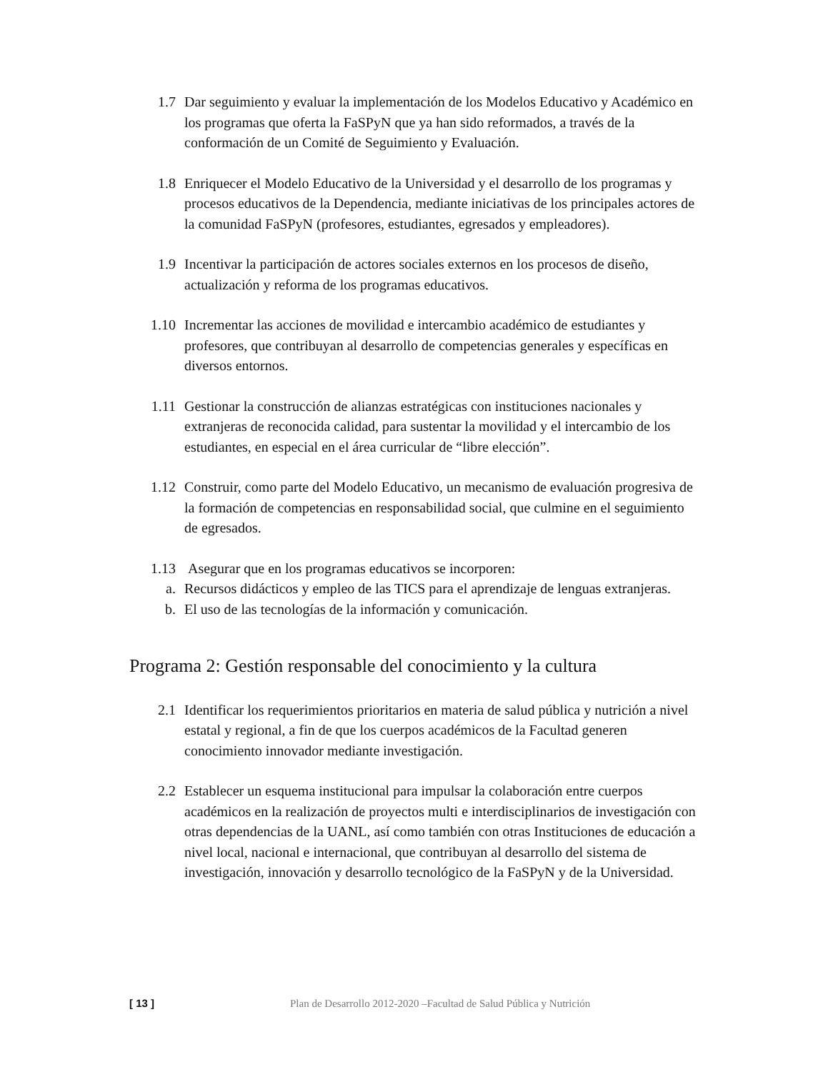1.7 Dar seguimiento y evaluar la implementación de los Modelos Educativo y Académico en los programas que oferta la FaSPyN que ya han sido reformados, a través de la conformación de un Comité de Seguimiento y Evaluación.
1.8 Enriquecer el Modelo Educativo de la Universidad y el desarrollo de los programas y procesos educativos de la Dependencia, mediante iniciativas de los principales actores de la comunidad FaSPyN (profesores, estudiantes, egresados y empleadores).
1.9 Incentivar la participación de actores sociales externos en los procesos de diseño, actualización y reforma de los programas educativos.
1.10 Incrementar las acciones de movilidad e intercambio académico de estudiantes y profesores, que contribuyan al desarrollo de competencias generales y específicas en diversos entornos.
1.11 Gestionar la construcción de alianzas estratégicas con instituciones nacionales y extranjeras de reconocida calidad, para sustentar la movilidad y el intercambio de los estudiantes, en especial en el área curricular de “libre elección”.
1.12 Construir, como parte del Modelo Educativo, un mecanismo de evaluación progresiva de la formación de competencias en responsabilidad social, que culmine en el seguimiento de egresados.
1.13 Asegurar que en los programas educativos se incorporen:
a. Recursos didácticos y empleo de las TICS para el aprendizaje de lenguas extranjeras.
b. El uso de las tecnologías de la información y comunicación.
Programa 2: Gestión responsable del conocimiento y la cultura
2.1 Identificar los requerimientos prioritarios en materia de salud pública y nutrición a nivel estatal y regional, a fin de que los cuerpos académicos de la Facultad generen conocimiento innovador mediante investigación.
2.2 Establecer un esquema institucional para impulsar la colaboración entre cuerpos académicos en la realización de proyectos multi e interdisciplinarios de investigación con otras dependencias de la UANL, así como también con otras Instituciones de educación a nivel local, nacional e internacional, que contribuyan al desarrollo del sistema de investigación, innovación y desarrollo tecnológico de la FaSPyN y de la Universidad.
[ 13 ] Plan de Desarrollo 2012-2020 –Facultad de Salud Pública y Nutrición